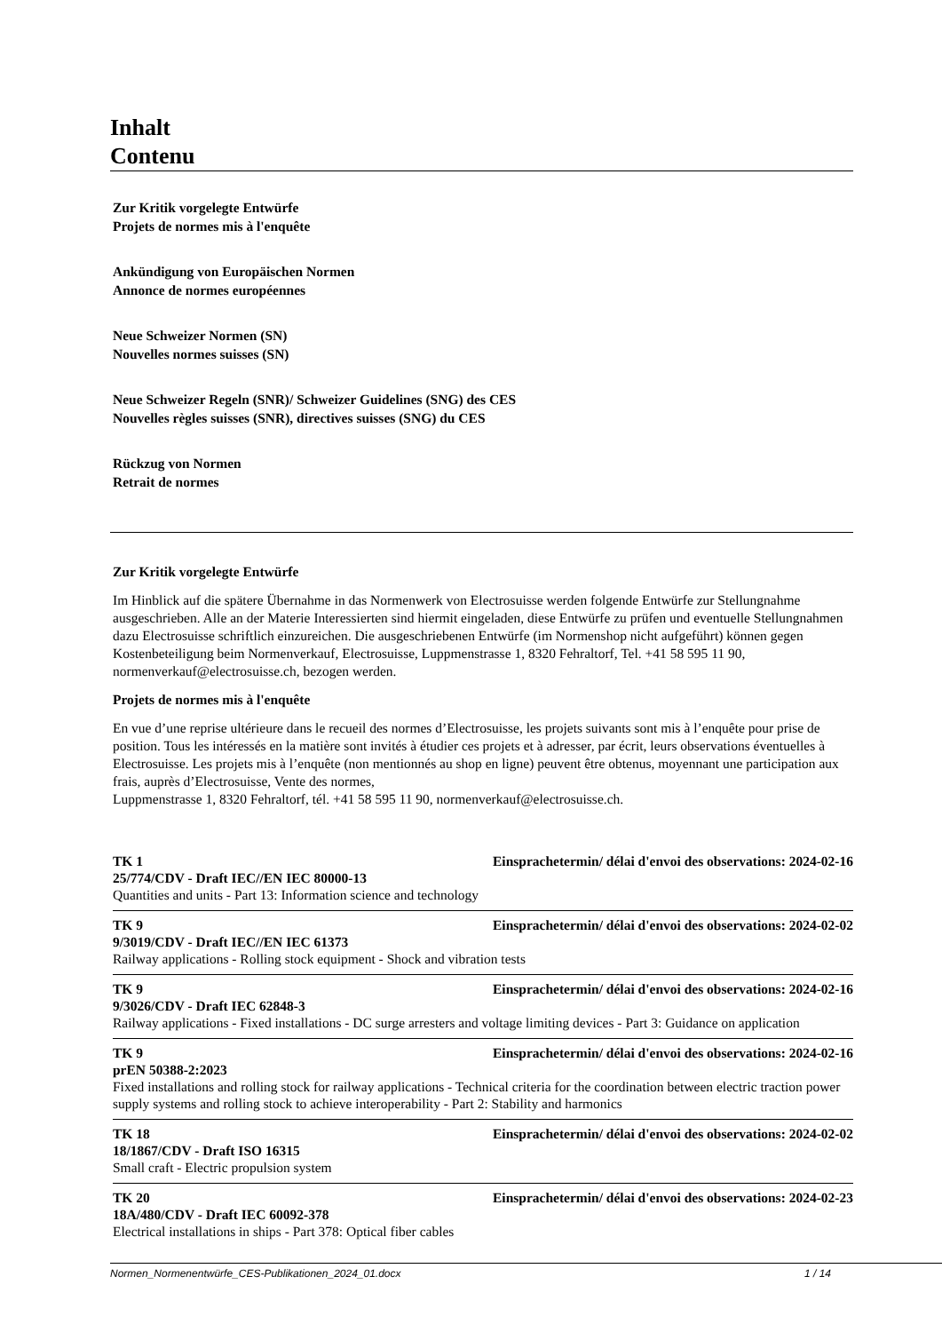Inhalt
Contenu
Zur Kritik vorgelegte Entwürfe
Projets de normes mis à l'enquête
Ankündigung von Europäischen Normen
Annonce de normes européennes
Neue Schweizer Normen (SN)
Nouvelles normes suisses (SN)
Neue Schweizer Regeln (SNR)/ Schweizer Guidelines (SNG) des CES
Nouvelles règles suisses (SNR), directives suisses (SNG) du CES
Rückzug von Normen
Retrait de normes
Zur Kritik vorgelegte Entwürfe
Im Hinblick auf die spätere Übernahme in das Normenwerk von Electrosuisse werden folgende Entwürfe zur Stellungnahme ausgeschrieben. Alle an der Materie Interessierten sind hiermit eingeladen, diese Entwürfe zu prüfen und eventuelle Stellungnahmen dazu Electrosuisse schriftlich einzureichen. Die ausgeschriebenen Entwürfe (im Normenshop nicht aufgeführt) können gegen Kostenbeteiligung beim Normenverkauf, Electrosuisse, Luppmenstrasse 1, 8320 Fehraltorf, Tel. +41 58 595 11 90, normenverkauf@electrosuisse.ch, bezogen werden.
Projets de normes mis à l'enquête
En vue d’une reprise ultérieure dans le recueil des normes d’Electrosuisse, les projets suivants sont mis à l’enquête pour prise de position. Tous les intéressés en la matière sont invités à étudier ces projets et à adresser, par écrit, leurs observations éventuelles à Electrosuisse. Les projets mis à l’enquête (non mentionnés au shop en ligne) peuvent être obtenus, moyennant une participation aux frais, auprès d’Electrosuisse, Vente des normes,
Luppmenstrasse 1, 8320 Fehraltorf, tél. +41 58 595 11 90, normenverkauf@electrosuisse.ch.
TK 1 Einsprachetermin/ délai d'envoi des observations: 2024-02-16
25/774/CDV - Draft IEC//EN IEC 80000-13
Quantities and units - Part 13: Information science and technology
TK 9 Einsprachetermin/ délai d'envoi des observations: 2024-02-02
9/3019/CDV - Draft IEC//EN IEC 61373
Railway applications - Rolling stock equipment - Shock and vibration tests
TK 9 Einsprachetermin/ délai d'envoi des observations: 2024-02-16
9/3026/CDV - Draft IEC 62848-3
Railway applications - Fixed installations - DC surge arresters and voltage limiting devices - Part 3: Guidance on application
TK 9 Einsprachetermin/ délai d'envoi des observations: 2024-02-16
prEN 50388-2:2023
Fixed installations and rolling stock for railway applications - Technical criteria for the coordination between electric traction power supply systems and rolling stock to achieve interoperability - Part 2: Stability and harmonics
TK 18 Einsprachetermin/ délai d'envoi des observations: 2024-02-02
18/1867/CDV - Draft ISO 16315
Small craft - Electric propulsion system
TK 20 Einsprachetermin/ délai d'envoi des observations: 2024-02-23
18A/480/CDV - Draft IEC 60092-378
Electrical installations in ships - Part 378: Optical fiber cables
Normen_Normenentwürfe_CES-Publikationen_2024_01.docx 1 / 14